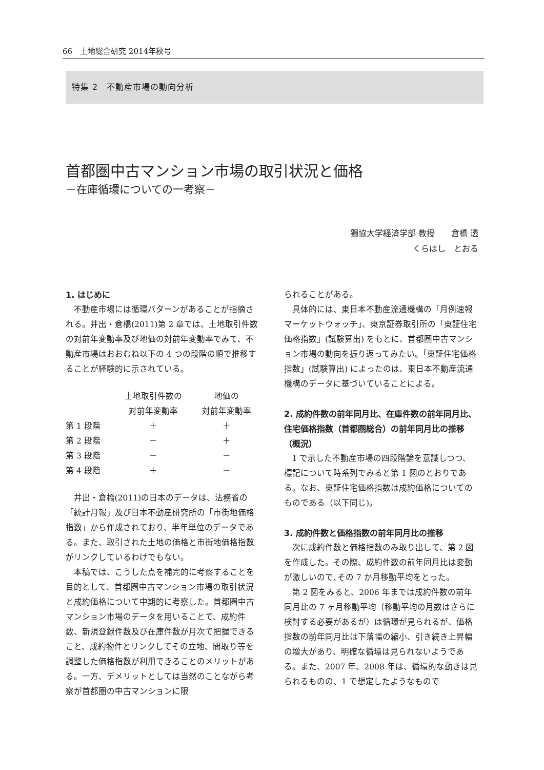66　土地総合研究 2014年秋号
特集 2　不動産市場の動向分析
首都圏中古マンション市場の取引状況と価格
－在庫循環についての一考察－
獨協大学経済学部 教授　　倉橋 透
くらはし　とおる
1. はじめに
不動産市場には循環パターンがあることが指摘される。井出・倉橋(2011)第 2 章では、土地取引件数の対前年変動率及び地価の対前年変動率でみて、不動産市場はおおむね以下の 4 つの段階の順で推移することが経験的に示されている。
| | 土地取引件数の 対前年変動率 | 地価の 対前年変動率 |
| --- | --- | --- |
| 第 1 段階 | ＋ | ＋ |
| 第 2 段階 | － | ＋ |
| 第 3 段階 | － | － |
| 第 4 段階 | ＋ | － |
井出・倉橋(2011)の日本のデータは、法務省の「統計月報」及び日本不動産研究所の「市街地価格指数」から作成されており、半年単位のデータである。また、取引された土地の価格と市街地価格指数がリンクしているわけでもない。
本稿では、こうした点を補完的に考察することを目的として、首都圏中古マンション市場の取引状況と成約価格について中期的に考察した。首都圏中古マンション市場のデータを用いることで、成約件数、新規登録件数及び在庫件数が月次で把握できること、成約物件とリンクしてその立地、間取り等を調整した価格指数が利用できることのメリットがある。一方、デメリットとしては当然のことながら考察が首都圏の中古マンションに限
られることがある。
具体的には、東日本不動産流通機構の「月例速報マーケットウォッチ」、東京証券取引所の「東証住宅価格指数」(試験算出) をもとに、首都圏中古マンション市場の動向を振り返ってみたい。「東証住宅価格指数」(試験算出) によったのは、東日本不動産流通機構のデータに基づいていることによる。
2. 成約件数の前年同月比、在庫件数の前年同月比、住宅価格指数（首都圏総合）の前年同月比の推移（概況）
1 で示した不動産市場の四段階論を意識しつつ、標記について時系列でみると第 1 図のとおりである。なお、東証住宅価格指数は成約価格についてのものである（以下同じ)。
3. 成約件数と価格指数の前年同月比の推移
次に成約件数と価格指数のみ取り出して、第 2 図を作成した。その際、成約件数の前年同月比は変動が激しいので､その 7 か月移動平均をとった。
第 2 図をみると、2006 年までは成約件数の前年同月比の 7 ヶ月移動平均（移動平均の月数はさらに検討する必要があるが）は循環が見られるが、価格指数の前年同月比は下落幅の縮小、引き続き上昇幅の増大があり、明確な循環は見られないようである。また、2007 年、2008 年は、循環的な動きは見られるものの、1 で想定したようなもので